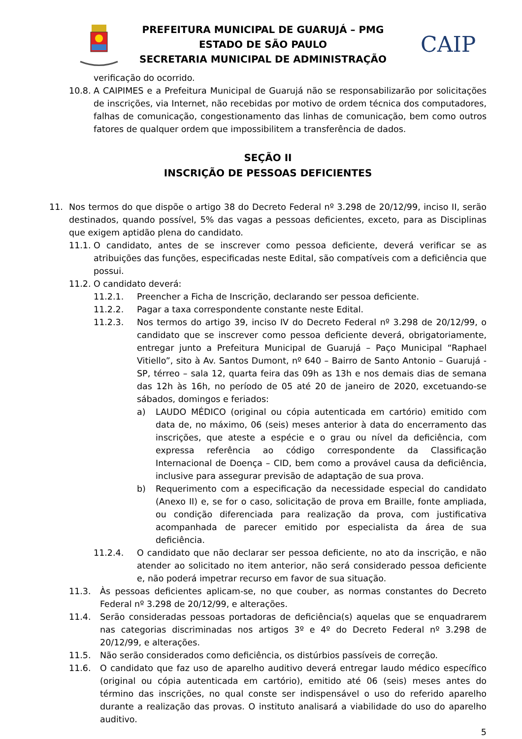PREFEITURA MUNICIPAL DE GUARUJÁ – PMG
ESTADO DE SÃO PAULO
SECRETARIA MUNICIPAL DE ADMINISTRAÇÃO
CAIP
verificação do ocorrido.
10.8. A CAIPIMES e a Prefeitura Municipal de Guarujá não se responsabilizarão por solicitações de inscrições, via Internet, não recebidas por motivo de ordem técnica dos computadores, falhas de comunicação, congestionamento das linhas de comunicação, bem como outros fatores de qualquer ordem que impossibilitem a transferência de dados.
SEÇÃO II
INSCRIÇÃO DE PESSOAS DEFICIENTES
11. Nos termos do que dispõe o artigo 38 do Decreto Federal nº 3.298 de 20/12/99, inciso II, serão destinados, quando possível, 5% das vagas a pessoas deficientes, exceto, para as Disciplinas que exigem aptidão plena do candidato.
11.1. O candidato, antes de se inscrever como pessoa deficiente, deverá verificar se as atribuições das funções, especificadas neste Edital, são compatíveis com a deficiência que possui.
11.2. O candidato deverá:
11.2.1. Preencher a Ficha de Inscrição, declarando ser pessoa deficiente.
11.2.2. Pagar a taxa correspondente constante neste Edital.
11.2.3. Nos termos do artigo 39, inciso IV do Decreto Federal nº 3.298 de 20/12/99, o candidato que se inscrever como pessoa deficiente deverá, obrigatoriamente, entregar junto a Prefeitura Municipal de Guarujá – Paço Municipal “Raphael Vitiello”, sito à Av. Santos Dumont, nº 640 – Bairro de Santo Antonio – Guarujá - SP, térreo – sala 12, quarta feira das 09h as 13h e nos demais dias de semana das 12h às 16h, no período de 05 até 20 de janeiro de 2020, excetuando-se sábados, domingos e feriados:
a) LAUDO MÉDICO (original ou cópia autenticada em cartório) emitido com data de, no máximo, 06 (seis) meses anterior à data do encerramento das inscrições, que ateste a espécie e o grau ou nível da deficiência, com expressa referência ao código correspondente da Classificação Internacional de Doença – CID, bem como a provável causa da deficiência, inclusive para assegurar previsão de adaptação de sua prova.
b) Requerimento com a especificação da necessidade especial do candidato (Anexo II) e, se for o caso, solicitação de prova em Braille, fonte ampliada, ou condição diferenciada para realização da prova, com justificativa acompanhada de parecer emitido por especialista da área de sua deficiência.
11.2.4. O candidato que não declarar ser pessoa deficiente, no ato da inscrição, e não atender ao solicitado no item anterior, não será considerado pessoa deficiente e, não poderá impetrar recurso em favor de sua situação.
11.3. Às pessoas deficientes aplicam-se, no que couber, as normas constantes do Decreto Federal nº 3.298 de 20/12/99, e alterações.
11.4. Serão consideradas pessoas portadoras de deficiência(s) aquelas que se enquadrarem nas categorias discriminadas nos artigos 3º e 4º do Decreto Federal nº 3.298 de 20/12/99, e alterações.
11.5. Não serão considerados como deficiência, os distúrbios passíveis de correção.
11.6. O candidato que faz uso de aparelho auditivo deverá entregar laudo médico específico (original ou cópia autenticada em cartório), emitido até 06 (seis) meses antes do término das inscrições, no qual conste ser indispensável o uso do referido aparelho durante a realização das provas. O instituto analisará a viabilidade do uso do aparelho auditivo.
5